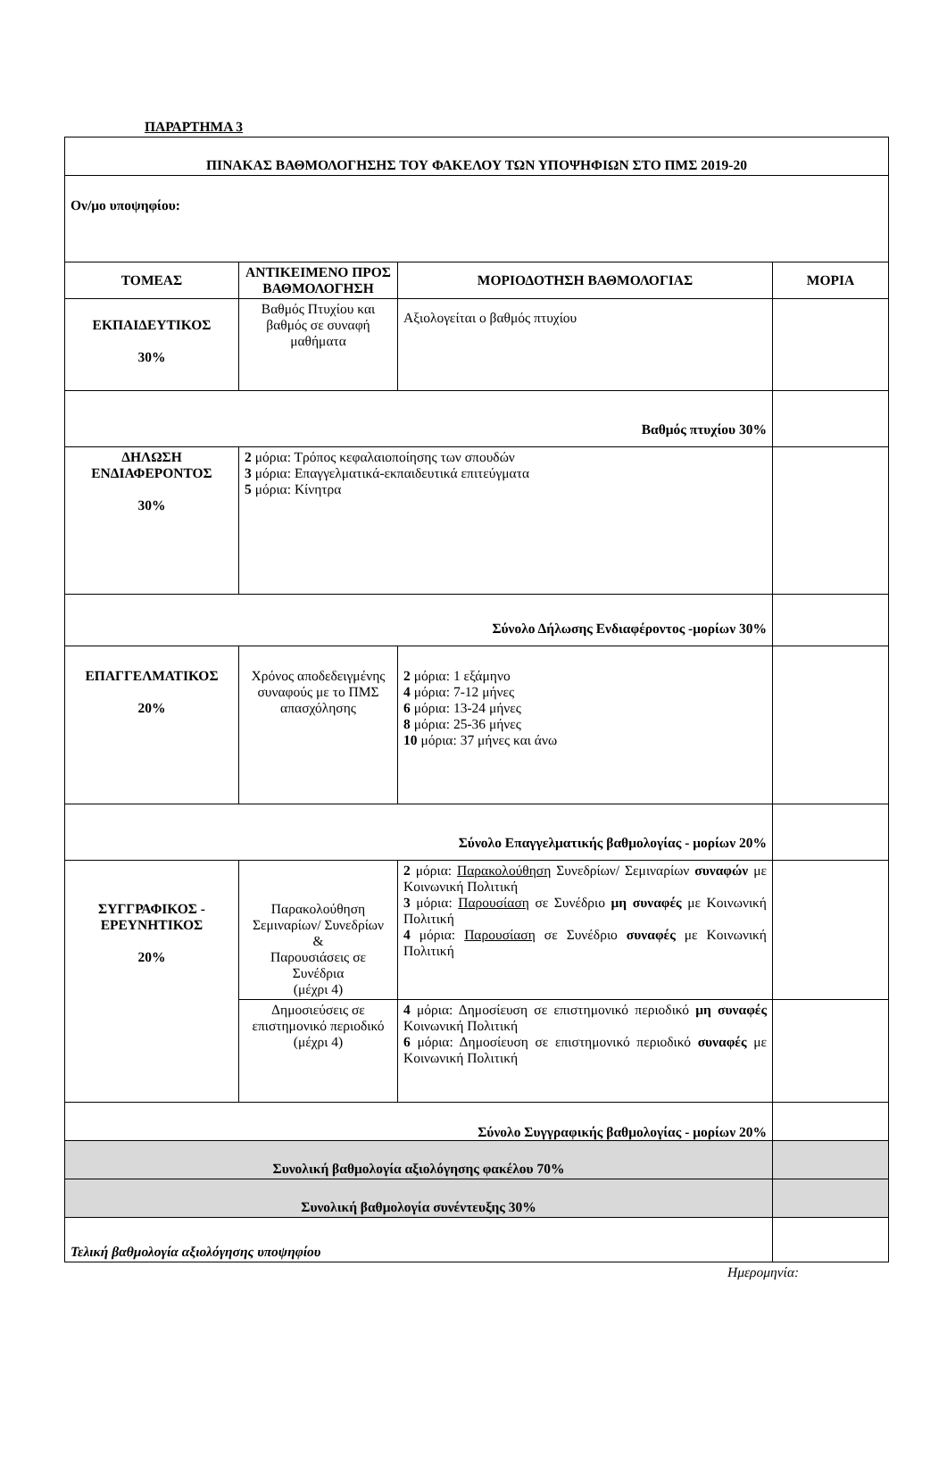ΠΑΡΑΡΤΗΜΑ 3
| ΠΙΝΑΚΑΣ ΒΑΘΜΟΛΟΓΗΣΗΣ ΤΟΥ ΦΑΚΕΛΟΥ ΤΩΝ ΥΠΟΨΗΦΙΩΝ ΣΤΟ ΠΜΣ 2019-20 | | | |
| Ον/μο υποψηφίου: | | | |
| ΤΟΜΕΑΣ | ΑΝΤΙΚΕΙΜΕΝΟ ΠΡΟΣ ΒΑΘΜΟΛΟΓΗΣΗ | ΜΟΡΙΟΔΟΤΗΣΗ ΒΑΘΜΟΛΟΓΙΑΣ | ΜΟΡΙΑ |
| ΕΚΠΑΙΔΕΥΤΙΚΟΣ 30% | Βαθμός Πτυχίου και βαθμός σε συναφή μαθήματα | Αξιολογείται ο βαθμός πτυχίου | |
| Βαθμός πτυχίου 30% | | | |
| ΔΗΛΩΣΗ ΕΝΔΙΑΦΕΡΟΝΤΟΣ 30% | 2 μόρια: Τρόπος κεφαλαιοποίησης των σπουδών 3 μόρια: Επαγγελματικά-εκπαιδευτικά επιτεύγματα 5 μόρια: Κίνητρα | | |
| Σύνολο Δήλωσης Ενδιαφέροντος -μορίων 30% | | | |
| ΕΠΑΓΓΕΛΜΑΤΙΚΟΣ 20% | Χρόνος αποδεδειγμένης συναφούς με το ΠΜΣ απασχόλησης | 2 μόρια: 1 εξάμηνο 4 μόρια: 7-12 μήνες 6 μόρια: 13-24 μήνες 8 μόρια: 25-36 μήνες 10 μόρια: 37 μήνες και άνω | |
| Σύνολο Επαγγελματικής βαθμολογίας - μορίων 20% | | | |
| ΣΥΓΓΡΑΦΙΚΟΣ - ΕΡΕΥΝΗΤΙΚΟΣ 20% | Παρακολούθηση Σεμιναρίων/ Συνεδρίων & Παρουσιάσεις σε Συνέδρια (μέχρι 4) | 2 μόρια: Παρακολούθηση Συνεδρίων/ Σεμιναρίων συναφών με Κοινωνική Πολιτική 3 μόρια: Παρουσίαση σε Συνέδριο μη συναφές με Κοινωνική Πολιτική 4 μόρια: Παρουσίαση σε Συνέδριο συναφές με Κοινωνική Πολιτική | |
| | Δημοσιεύσεις σε επιστημονικό περιοδικό (μέχρι 4) | 4 μόρια: Δημοσίευση σε επιστημονικό περιοδικό μη συναφές Κοινωνική Πολιτική 6 μόρια: Δημοσίευση σε επιστημονικό περιοδικό συναφές με Κοινωνική Πολιτική | |
| Σύνολο Συγγραφικής βαθμολογίας - μορίων 20% | | | |
| Συνολική βαθμολογία αξιολόγησης φακέλου 70% | | | |
| Συνολική βαθμολογία συνέντευξης 30% | | | |
| Τελική βαθμολογία αξιολόγησης υποψηφίου | | | |
Ημερομηνία: